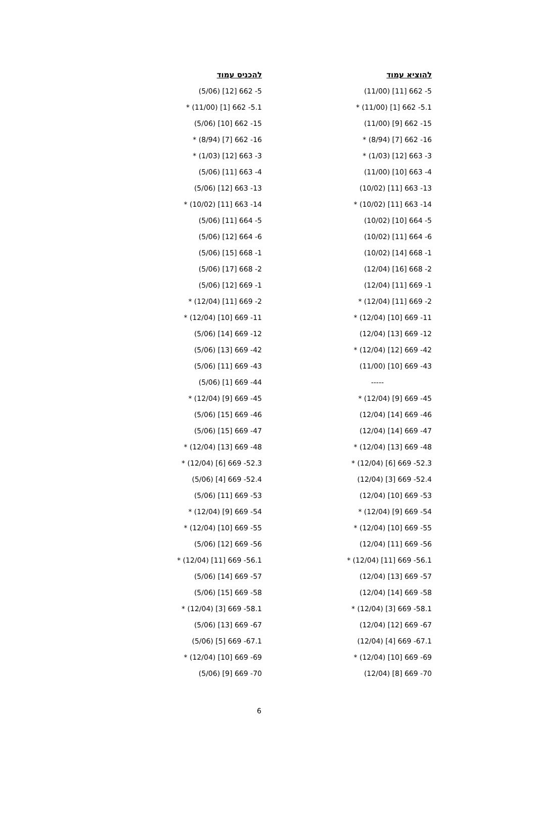| להוציא עמוד | להכניס עמוד |
| --- | --- |
| 5- 662 [11] (11/00) | 5- 662 [12] (5/06) |
| 5.1- 662 [1] (11/00) * | 5.1- 662 [1] (11/00) * |
| 15- 662 [9] (11/00) | 15- 662 [10] (5/06) |
| 16- 662 [7] (8/94) * | 16- 662 [7] (8/94) * |
| 3- 663 [12] (1/03) * | 3- 663 [12] (1/03) * |
| 4- 663 [10] (11/00) | 4- 663 [11] (5/06) |
| 13- 663 [11] (10/02) | 13- 663 [12] (5/06) |
| 14- 663 [11] (10/02) * | 14- 663 [11] (10/02) * |
| 5- 664 [10] (10/02) | 5- 664 [11] (5/06) |
| 6- 664 [11] (10/02) | 6- 664 [12] (5/06) |
| 1- 668 [14] (10/02) | 1- 668 [15] (5/06) |
| 2- 668 [16] (12/04) | 2- 668 [17] (5/06) |
| 1- 669 [11] (12/04) | 1- 669 [12] (5/06) |
| 2- 669 [11] (12/04) * | 2- 669 [11] (12/04) * |
| 11- 669 [10] (12/04) * | 11- 669 [10] (12/04) * |
| 12- 669 [13] (12/04) | 12- 669 [14] (5/06) |
| 42- 669 [12] (12/04) * | 42- 669 [13] (5/06) |
| 43- 669 [10] (11/00) | 43- 669 [11] (5/06) |
| ----- | 44- 669 [1] (5/06) |
| 45- 669 [9] (12/04) * | 45- 669 [9] (12/04) * |
| 46- 669 [14] (12/04) | 46- 669 [15] (5/06) |
| 47- 669 [14] (12/04) | 47- 669 [15] (5/06) |
| 48- 669 [13] (12/04) * | 48- 669 [13] (12/04) * |
| 52.3- 669 [6] (12/04) * | 52.3- 669 [6] (12/04) * |
| 52.4- 669 [3] (12/04) | 52.4- 669 [4] (5/06) |
| 53- 669 [10] (12/04) | 53- 669 [11] (5/06) |
| 54- 669 [9] (12/04) * | 54- 669 [9] (12/04) * |
| 55- 669 [10] (12/04) * | 55- 669 [10] (12/04) * |
| 56- 669 [11] (12/04) | 56- 669 [12] (5/06) |
| 56.1- 669 [11] (12/04) * | 56.1- 669 [11] (12/04) * |
| 57- 669 [13] (12/04) | 57- 669 [14] (5/06) |
| 58- 669 [14] (12/04) | 58- 669 [15] (5/06) |
| 58.1- 669 [3] (12/04) * | 58.1- 669 [3] (12/04) * |
| 67- 669 [12] (12/04) | 67- 669 [13] (5/06) |
| 67.1- 669 [4] (12/04) | 67.1- 669 [5] (5/06) |
| 69- 669 [10] (12/04) * | 69- 669 [10] (12/04) * |
| 70- 669 [8] (12/04) | 70- 669 [9] (5/06) |
6